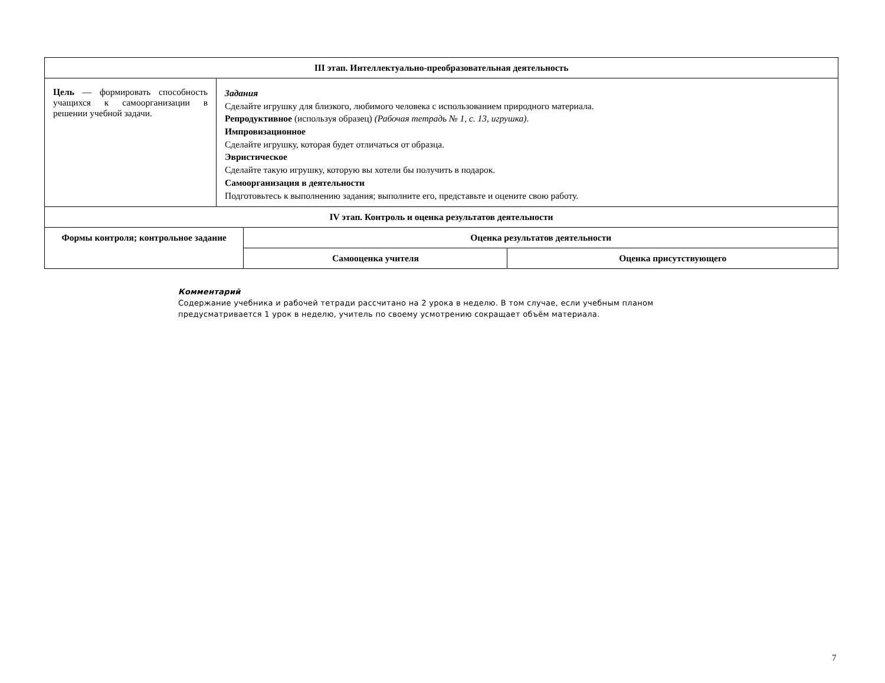| III этап. Интеллектуально-преобразовательная деятельность | | | |
| --- | --- | --- | --- |
| Цель — формировать способность учащихся к самоорганизации в решении учебной задачи. | Задания Сделайте игрушку для близкого, любимого человека с использованием природного материала. Репродуктивное (используя образец) (Рабочая тетрадь № 1, с. 13, игрушка) . Импровизационное Сделайте игрушку, которая будет отличаться от образца. Эвристическое Сделайте такую игрушку, которую вы хотели бы получить в подарок. Самоорганизация в деятельности Подготовьтесь к выполнению задания; выполните его, представьте и оцените свою работу. | | |
| IV этап. Контроль и оценка результатов деятельности | | | |
| Формы контроля; контрольное задание | | Оценка результатов деятельности | |
| | | Самооценка учителя | Оценка присутствующего |
Комментарий
Содержание учебника и рабочей тетради рассчитано на 2 урока в неделю. В том случае, если учебным планом предусматривается 1 урок в неделю, учитель по своему усмотрению сокращает объём материала.
7